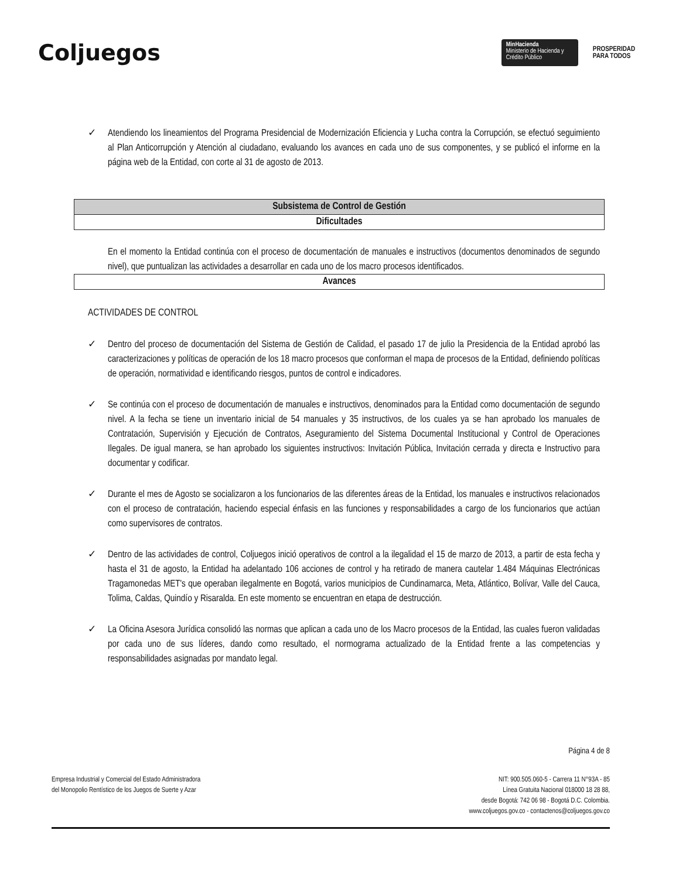Coljuegos
MinHacienda
Ministerio de Hacienda y Crédito Público
PROSPERIDAD
PARA TODOS
✓ Atendiendo los lineamientos del Programa Presidencial de Modernización Eficiencia y Lucha contra la Corrupción, se efectuó seguimiento al Plan Anticorrupción y Atención al ciudadano, evaluando los avances en cada uno de sus componentes, y se publicó el informe en la página web de la Entidad, con corte al 31 de agosto de 2013.
Subsistema de Control de Gestión
Dificultades
En el momento la Entidad continúa con el proceso de documentación de manuales e instructivos (documentos denominados de segundo nivel), que puntualizan las actividades a desarrollar en cada uno de los macro procesos identificados.
Avances
ACTIVIDADES DE CONTROL
✓ Dentro del proceso de documentación del Sistema de Gestión de Calidad, el pasado 17 de julio la Presidencia de la Entidad aprobó las caracterizaciones y políticas de operación de los 18 macro procesos que conforman el mapa de procesos de la Entidad, definiendo políticas de operación, normatividad e identificando riesgos, puntos de control e indicadores.
✓ Se continúa con el proceso de documentación de manuales e instructivos, denominados para la Entidad como documentación de segundo nivel. A la fecha se tiene un inventario inicial de 54 manuales y 35 instructivos, de los cuales ya se han aprobado los manuales de Contratación, Supervisión y Ejecución de Contratos, Aseguramiento del Sistema Documental Institucional y Control de Operaciones Ilegales. De igual manera, se han aprobado los siguientes instructivos: Invitación Pública, Invitación cerrada y directa e Instructivo para documentar y codificar.
✓ Durante el mes de Agosto se socializaron a los funcionarios de las diferentes áreas de la Entidad, los manuales e instructivos relacionados con el proceso de contratación, haciendo especial énfasis en las funciones y responsabilidades a cargo de los funcionarios que actúan como supervisores de contratos.
✓ Dentro de las actividades de control, Coljuegos inició operativos de control a la ilegalidad el 15 de marzo de 2013, a partir de esta fecha y hasta el 31 de agosto, la Entidad ha adelantado 106 acciones de control y ha retirado de manera cautelar 1.484 Máquinas Electrónicas Tragamonedas MET's que operaban ilegalmente en Bogotá, varios municipios de Cundinamarca, Meta, Atlántico, Bolívar, Valle del Cauca, Tolima, Caldas, Quindío y Risaralda. En este momento se encuentran en etapa de destrucción.
✓ La Oficina Asesora Jurídica consolidó las normas que aplican a cada uno de los Macro procesos de la Entidad, las cuales fueron validadas por cada uno de sus líderes, dando como resultado, el normograma actualizado de la Entidad frente a las competencias y responsabilidades asignadas por mandato legal.
Página 4 de 8
Empresa Industrial y Comercial del Estado Administradora
del Monopolio Rentístico de los Juegos de Suerte y Azar
NIT: 900.505.060-5 - Carrera 11 N°93A - 85
Línea Gratuita Nacional 018000 18 28 88,
desde Bogotá: 742 06 98 - Bogotá D.C. Colombia.
www.coljuegos.gov.co - contactenos@coljuegos.gov.co